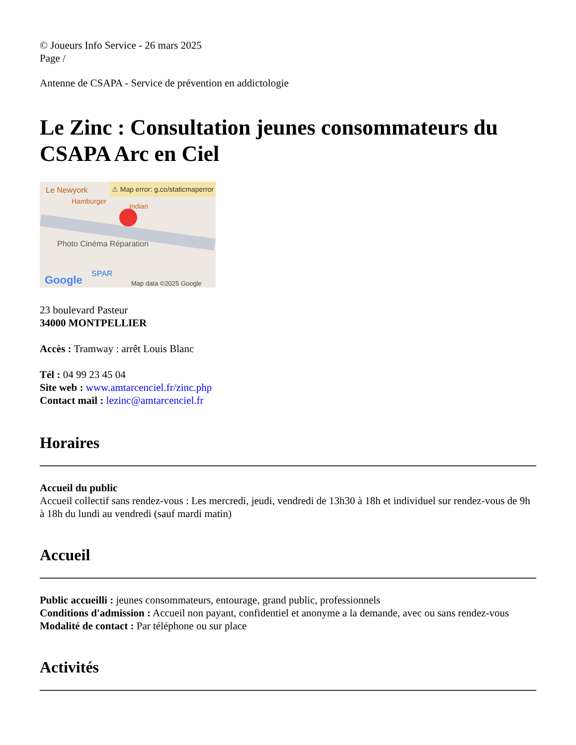© Joueurs Info Service - 26 mars 2025
Page /
Antenne de CSAPA - Service de prévention en addictologie
Le Zinc : Consultation jeunes consommateurs du CSAPA Arc en Ciel
Le Newyork
⚠ Map error: g.co/staticmaperror
Hamburger
Indian
Photo Cinéma Réparation
SPAR
Google Map data ©2025 Google
23 boulevard Pasteur
34000 MONTPELLIER
Accès : Tramway : arrêt Louis Blanc
Tél : 04 99 23 45 04
Site web : www.amtarcenciel.fr/zinc.php
Contact mail : lezinc@amtarcenciel.fr
Horaires
Accueil du public
Accueil collectif sans rendez-vous : Les mercredi, jeudi, vendredi de 13h30 à 18h et individuel sur rendez-vous de 9h à 18h du lundi au vendredi (sauf mardi matin)
Accueil
Public accueilli : jeunes consommateurs, entourage, grand public, professionnels
Conditions d'admission : Accueil non payant, confidentiel et anonyme a la demande, avec ou sans rendez-vous
Modalité de contact : Par téléphone ou sur place
Activités